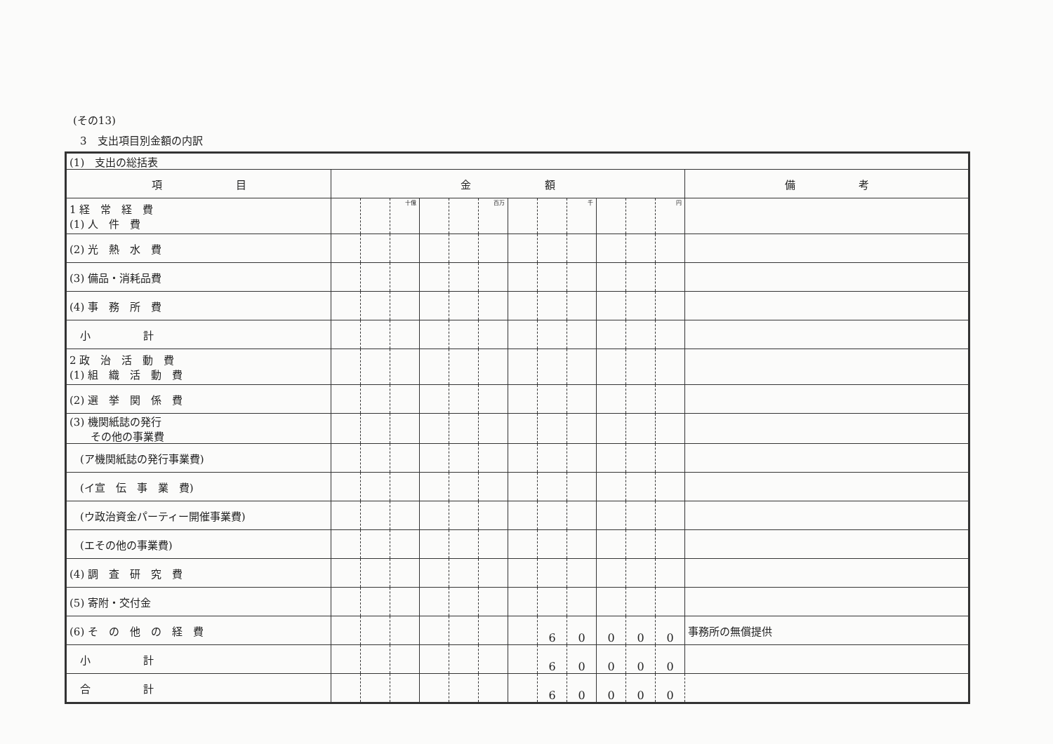(その13)
3　支出項目別金額の内訳
| (1) 支出の総括表 | | | | | | | | | | | | | |
| 項 目 | 金 額 | | | | | | | | | | | | 備 考 |
| 1 経 常 経 費 (1) 人 件 費 | | | 十億 | | | 百万 | | | 千 | | | 円 | |
| (2) 光 熱 水 費 | | | | | | | | | | | | | |
| (3) 備品・消耗品費 | | | | | | | | | | | | | |
| (4) 事 務 所 費 | | | | | | | | | | | | | |
| 小 計 | | | | | | | | | | | | | |
| 2 政 治 活 動 費 (1) 組 織 活 動 費 | | | | | | | | | | | | | |
| (2) 選 挙 関 係 費 | | | | | | | | | | | | | |
| (3) 機関紙誌の発行 その他の事業費 | | | | | | | | | | | | | |
| (ア機関紙誌の発行事業費) | | | | | | | | | | | | | |
| (イ宣 伝 事 業 費) | | | | | | | | | | | | | |
| (ウ政治資金パーティー開催事業費) | | | | | | | | | | | | | |
| (エその他の事業費) | | | | | | | | | | | | | |
| (4) 調 査 研 究 費 | | | | | | | | | | | | | |
| (5) 寄附・交付金 | | | | | | | | | | | | | |
| (6) そ の 他 の 経 費 | | | | | | | | 6 | 0 | 0 | 0 | 0 | 事務所の無償提供 |
| 小 計 | | | | | | | | 6 | 0 | 0 | 0 | 0 | |
| 合 計 | | | | | | | | 6 | 0 | 0 | 0 | 0 | |